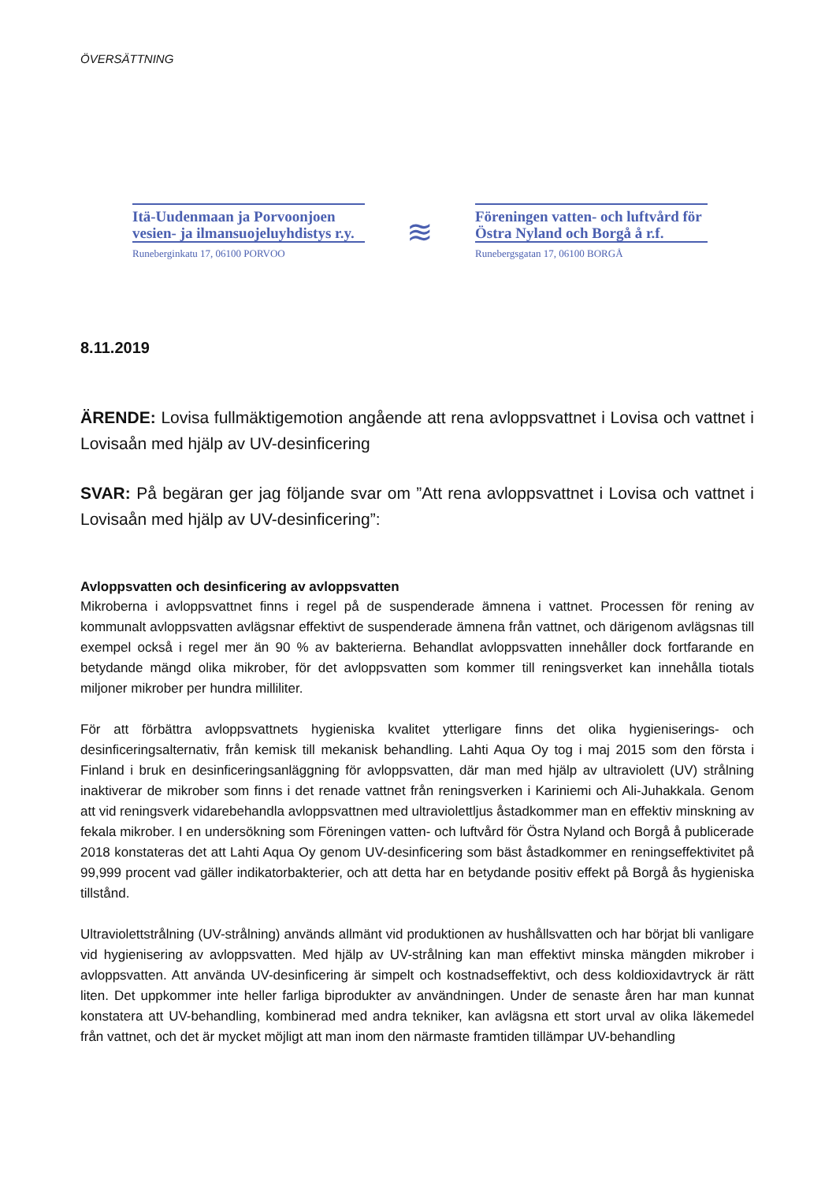ÖVERSÄTTNING
Itä-Uudenmaan ja Porvoonjoen vesien- ja ilmansuojeluyhdistys r.y.
Runeberginkatu 17, 06100 PORVOO
≋
Föreningen vatten- och luftvård för Östra Nyland och Borgå å r.f.
Runebergsgatan 17, 06100 BORGÅ
8.11.2019
ÄRENDE: Lovisa fullmäktigemotion angående att rena avloppsvattnet i Lovisa och vattnet i Lovisaån med hjälp av UV-desinficering
SVAR: På begäran ger jag följande svar om ”Att rena avloppsvattnet i Lovisa och vattnet i Lovisaån med hjälp av UV-desinficering”:
Avloppsvatten och desinficering av avloppsvatten
Mikroberna i avloppsvattnet finns i regel på de suspenderade ämnena i vattnet. Processen för rening av kommunalt avloppsvatten avlägsnar effektivt de suspenderade ämnena från vattnet, och därigenom avlägsnas till exempel också i regel mer än 90 % av bakterierna. Behandlat avloppsvatten innehåller dock fortfarande en betydande mängd olika mikrober, för det avloppsvatten som kommer till reningsverket kan innehålla tiotals miljoner mikrober per hundra milliliter.
För att förbättra avloppsvattnets hygieniska kvalitet ytterligare finns det olika hygieniserings- och desinficeringsalternativ, från kemisk till mekanisk behandling. Lahti Aqua Oy tog i maj 2015 som den första i Finland i bruk en desinficeringsanläggning för avloppsvatten, där man med hjälp av ultraviolett (UV) strålning inaktiverar de mikrober som finns i det renade vattnet från reningsverken i Kariniemi och Ali-Juhakkala. Genom att vid reningsverk vidarebehandla avloppsvattnen med ultraviolettljus åstadkommer man en effektiv minskning av fekala mikrober. I en undersökning som Föreningen vatten- och luftvård för Östra Nyland och Borgå å publicerade 2018 konstateras det att Lahti Aqua Oy genom UV-desinficering som bäst åstadkommer en reningseffektivitet på 99,999 procent vad gäller indikatorbakterier, och att detta har en betydande positiv effekt på Borgå ås hygieniska tillstånd.
Ultraviolettstrålning (UV-strålning) används allmänt vid produktionen av hushållsvatten och har börjat bli vanligare vid hygienisering av avloppsvatten. Med hjälp av UV-strålning kan man effektivt minska mängden mikrober i avloppsvatten. Att använda UV-desinficering är simpelt och kostnadseffektivt, och dess koldioxidavtryck är rätt liten. Det uppkommer inte heller farliga biprodukter av användningen. Under de senaste åren har man kunnat konstatera att UV-behandling, kombinerad med andra tekniker, kan avlägsna ett stort urval av olika läkemedel från vattnet, och det är mycket möjligt att man inom den närmaste framtiden tillämpar UV-behandling